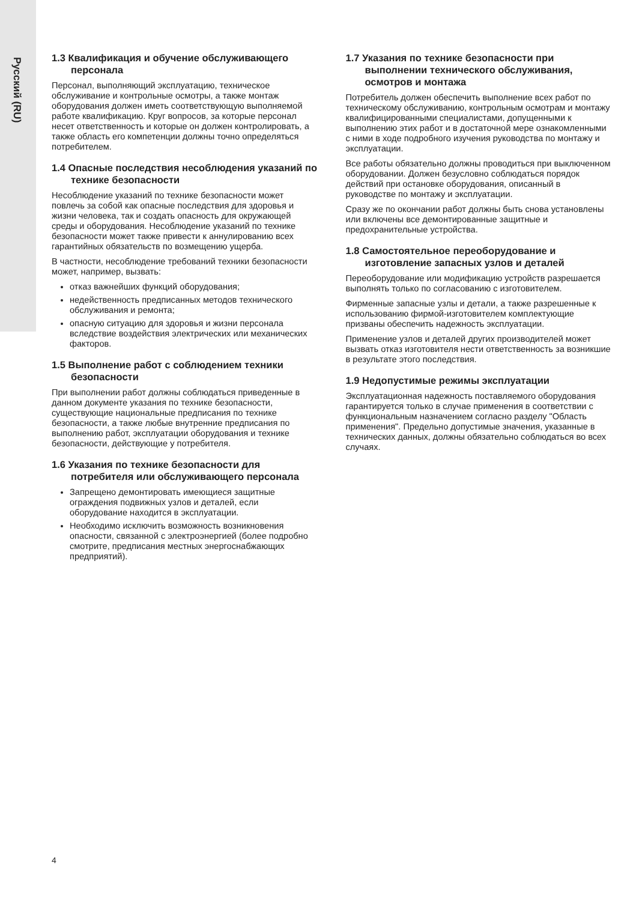Русский (RU)
1.3 Квалификация и обучение обслуживающего персонала
Персонал, выполняющий эксплуатацию, техническое обслуживание и контрольные осмотры, а также монтаж оборудования должен иметь соответствующую выполняемой работе квалификацию. Круг вопросов, за которые персонал несет ответственность и которые он должен контролировать, а также область его компетенции должны точно определяться потребителем.
1.4 Опасные последствия несоблюдения указаний по технике безопасности
Несоблюдение указаний по технике безопасности может повлечь за собой как опасные последствия для здоровья и жизни человека, так и создать опасность для окружающей среды и оборудования. Несоблюдение указаний по технике безопасности может также привести к аннулированию всех гарантийных обязательств по возмещению ущерба.
В частности, несоблюдение требований техники безопасности может, например, вызвать:
отказ важнейших функций оборудования;
недейственность предписанных методов технического обслуживания и ремонта;
опасную ситуацию для здоровья и жизни персонала вследствие воздействия электрических или механических факторов.
1.5 Выполнение работ с соблюдением техники безопасности
При выполнении работ должны соблюдаться приведенные в данном документе указания по технике безопасности, существующие национальные предписания по технике безопасности, а также любые внутренние предписания по выполнению работ, эксплуатации оборудования и технике безопасности, действующие у потребителя.
1.6 Указания по технике безопасности для потребителя или обслуживающего персонала
Запрещено демонтировать имеющиеся защитные ограждения подвижных узлов и деталей, если оборудование находится в эксплуатации.
Необходимо исключить возможность возникновения опасности, связанной с электроэнергией (более подробно смотрите, предписания местных энергоснабжающих предприятий).
1.7 Указания по технике безопасности при выполнении технического обслуживания, осмотров и монтажа
Потребитель должен обеспечить выполнение всех работ по техническому обслуживанию, контрольным осмотрам и монтажу квалифицированными специалистами, допущенными к выполнению этих работ и в достаточной мере ознакомленными с ними в ходе подробного изучения руководства по монтажу и эксплуатации.
Все работы обязательно должны проводиться при выключенном оборудовании. Должен безусловно соблюдаться порядок действий при остановке оборудования, описанный в руководстве по монтажу и эксплуатации.
Сразу же по окончании работ должны быть снова установлены или включены все демонтированные защитные и предохранительные устройства.
1.8 Самостоятельное переоборудование и изготовление запасных узлов и деталей
Переоборудование или модификацию устройств разрешается выполнять только по согласованию с изготовителем.
Фирменные запасные узлы и детали, а также разрешенные к использованию фирмой-изготовителем комплектующие призваны обеспечить надежность эксплуатации.
Применение узлов и деталей других производителей может вызвать отказ изготовителя нести ответственность за возникшие в результате этого последствия.
1.9 Недопустимые режимы эксплуатации
Эксплуатационная надежность поставляемого оборудования гарантируется только в случае применения в соответствии с функциональным назначением согласно разделу "Область применения". Предельно допустимые значения, указанные в технических данных, должны обязательно соблюдаться во всех случаях.
4